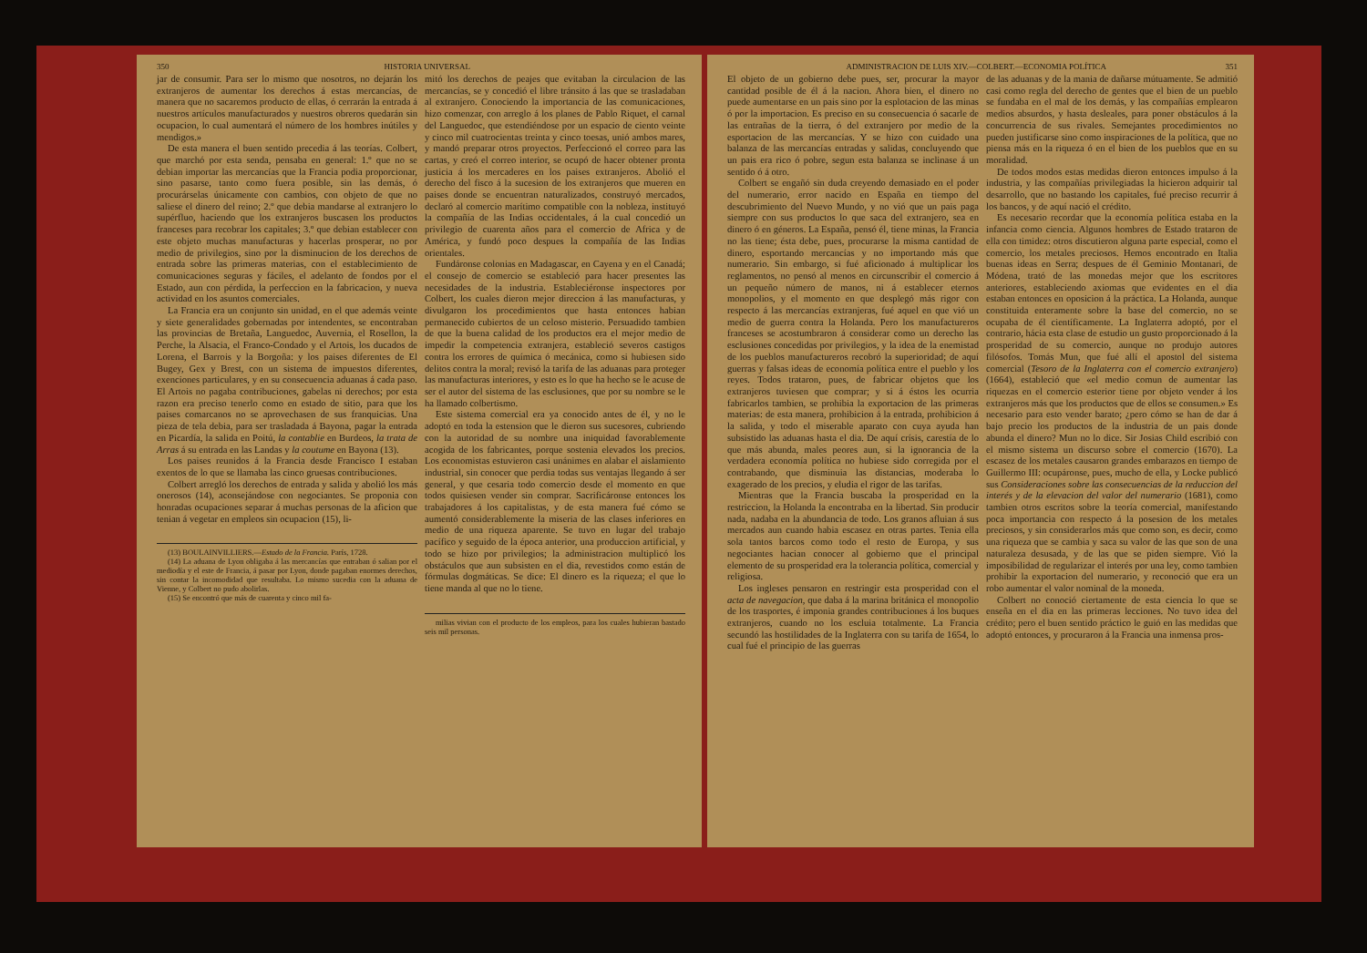350 HISTORIA UNIVERSAL
jar de consumir. Para ser lo mismo que nosotros, no dejarán los extranjeros de aumentar los derechos á estas mercancías, de manera que no sacaremos producto de ellas, ó cerrarán la entrada á nuestros artículos manufacturados y nuestros obreros quedarán sin ocupacion, lo cual aumentará el número de los hombres inútiles y mendigos.»
De esta manera el buen sentido precedia á las teorías. Colbert, que marchó por esta senda, pensaba en general: 1.º que no se debian importar las mercancías que la Francia podia proporcionar, sino pasarse, tanto como fuera posible, sin las demás, ó procurárselas únicamente con cambios, con objeto de que no saliese el dinero del reino; 2.º que debia mandarse al extranjero lo supérfluo, haciendo que los extranjeros buscasen los productos franceses para recobrar los capitales; 3.º que debian establecer con este objeto muchas manufacturas y hacerlas prosperar, no por medio de privilegios, sino por la disminucion de los derechos de entrada sobre las primeras materias, con el establecimiento de comunicaciones seguras y fáciles, el adelanto de fondos por el Estado, aun con pérdida, la perfeccion en la fabricacion, y nueva actividad en los asuntos comerciales.
La Francia era un conjunto sin unidad, en el que además veinte y siete generalidades gobernadas por intendentes, se encontraban las provincias de Bretaña, Languedoc, Auvernia, el Rosellon, la Perche, la Alsacia, el Franco-Condado y el Artois, los ducados de Lorena, el Barrois y la Borgoña: y los paises diferentes de El Bugey, Gex y Brest, con un sistema de impuestos diferentes, exenciones particulares, y en su consecuencia aduanas á cada paso. El Artois no pagaba contribuciones, gabelas ni derechos; por esta razon era preciso tenerlo como en estado de sitio, para que los paises comarcanos no se aprovechasen de sus franquicias. Una pieza de tela debia, para ser trasladada á Bayona, pagar la entrada en Picardía, la salida en Poitú, la contablie en Burdeos, la trata de Arras á su entrada en las Landas y la coutume en Bayona (13).
Los paises reunidos á la Francia desde Francisco I estaban exentos de lo que se llamaba las cinco gruesas contribuciones.
Colbert arregló los derechos de entrada y salida y abolió los más onerosos (14), aconsejándose con negociantes. Se proponia con honradas ocupaciones separar á muchas personas de la aficion que tenian á vegetar en empleos sin ocupacion (15), li-
(13) BOULAINVILLIERS.—Estado de la Francia. París, 1728.
(14) La aduana de Lyon obligaba á las mercancías que entraban ó salian por el mediodía y el este de Francia, á pasar por Lyon, donde pagaban enormes derechos, sin contar la incomodidad que resultaba. Lo mismo sucedia con la aduana de Vienne, y Colbert no pudo abolirlas.
(15) Se encontró que más de cuarenta y cinco mil fa-
mitó los derechos de peajes que evitaban la circulacion de las mercancías, se y concedió el libre tránsito á las que se trasladaban al extranjero. Conociendo la importancia de las comunicaciones, hizo comenzar, con arreglo á los planes de Pablo Riquet, el carnal del Languedoc, que estendiéndose por un espacio de ciento veinte y cinco mil cuatrocientas treinta y cinco toesas, unió ambos mares, y mandó preparar otros proyectos. Perfeccionó el correo para las cartas, y creó el correo interior, se ocupó de hacer obtener pronta justicia á los mercaderes en los paises extranjeros. Abolió el derecho del fisco á la sucesion de los extranjeros que mueren en paises donde se encuentran naturalizados, construyó mercados, declaró al comercio marítimo compatible con la nobleza, instituyó la compañía de las Indias occidentales, á la cual concedió un privilegio de cuarenta años para el comercio de Africa y de América, y fundó poco despues la compañía de las Indias orientales.
Fundáronse colonias en Madagascar, en Cayena y en el Canadá; el consejo de comercio se estableció para hacer presentes las necesidades de la industria. Estableciéronse inspectores por Colbert, los cuales dieron mejor direccion á las manufacturas, y divulgaron los procedimientos que hasta entonces habian permanecido cubiertos de un celoso misterio. Persuadido tambien de que la buena calidad de los productos era el mejor medio de impedir la competencia extranjera, estableció severos castigos contra los errores de química ó mecánica, como si hubiesen sido delitos contra la moral; revisó la tarifa de las aduanas para proteger las manufacturas interiores, y esto es lo que ha hecho se le acuse de ser el autor del sistema de las esclusiones, que por su nombre se le ha llamado colbertismo.
Este sistema comercial era ya conocido antes de él, y no le adoptó en toda la estension que le dieron sus sucesores, cubriendo con la autoridad de su nombre una iniquidad favorablemente acogida de los fabricantes, porque sostenia elevados los precios. Los economistas estuvieron casi unánimes en alabar el aislamiento industrial, sin conocer que perdia todas sus ventajas llegando á ser general, y que cesaria todo comercio desde el momento en que todos quisiesen vender sin comprar. Sacrificáronse entonces los trabajadores á los capitalistas, y de esta manera fué cómo se aumentó considerablemente la miseria de las clases inferiores en medio de una riqueza aparente. Se tuvo en lugar del trabajo pacífico y seguido de la época anterior, una produccion artificial, y todo se hizo por privilegios; la administracion multiplicó los obstáculos que aun subsisten en el dia, revestidos como están de fórmulas dogmáticas. Se dice: El dinero es la riqueza; el que lo tiene manda al que no lo tiene.
milias vivian con el producto de los empleos, para los cuales hubieran bastado seis mil personas.
ADMINISTRACION DE LUIS XIV.—COLBERT.—ECONOMIA POLÍTICA 351
El objeto de un gobierno debe pues, ser, procurar la mayor cantidad posible de él á la nacion. Ahora bien, el dinero no puede aumentarse en un pais sino por la esplotacion de las minas ó por la importacion. Es preciso en su consecuencia ó sacarle de las entrañas de la tierra, ó del extranjero por medio de la esportacion de las mercancías. Y se hizo con cuidado una balanza de las mercancías entradas y salidas, concluyendo que un pais era rico ó pobre, segun esta balanza se inclinase á un sentido ó á otro.
Colbert se engañó sin duda creyendo demasiado en el poder del numerario, error nacido en España en tiempo del descubrimiento del Nuevo Mundo, y no vió que un pais paga siempre con sus productos lo que saca del extranjero, sea en dinero ó en géneros. La España, pensó él, tiene minas, la Francia no las tiene; ésta debe, pues, procurarse la misma cantidad de dinero, esportando mercancías y no importando más que numerario. Sin embargo, si fué aficionado á multiplicar los reglamentos, no pensó al menos en circunscribir el comercio á un pequeño número de manos, ni á establecer eternos monopolios, y el momento en que desplegó más rigor con respecto á las mercancías extranjeras, fué aquel en que vió un medio de guerra contra la Holanda. Pero los manufactureros franceses se acostumbraron á considerar como un derecho las esclusiones concedidas por privilegios, y la idea de la enemistad de los pueblos manufactureros recobró la superioridad; de aquí guerras y falsas ideas de economía política entre el pueblo y los reyes. Todos trataron, pues, de fabricar objetos que los extranjeros tuviesen que comprar; y si á éstos les ocurria fabricarlos tambien, se prohibia la exportacion de las primeras materias: de esta manera, prohibicion á la entrada, prohibicion á la salida, y todo el miserable aparato con cuya ayuda han subsistido las aduanas hasta el dia. De aquí crísis, carestía de lo que más abunda, males peores aun, si la ignorancia de la verdadera economía política no hubiese sido corregida por el contrabando, que disminuia las distancias, moderaba lo exagerado de los precios, y eludia el rigor de las tarifas.
Mientras que la Francia buscaba la prosperidad en la restriccion, la Holanda la encontraba en la libertad. Sin producir nada, nadaba en la abundancia de todo. Los granos afluian á sus mercados aun cuando habia escasez en otras partes. Tenia ella sola tantos barcos como todo el resto de Europa, y sus negociantes hacian conocer al gobierno que el principal elemento de su prosperidad era la tolerancia política, comercial y religiosa.
Los ingleses pensaron en restringir esta prosperidad con el acta de navegacion, que daba á la marina británica el monopolio de los trasportes, é imponia grandes contribuciones á los buques extranjeros, cuando no los escluia totalmente. La Francia secundó las hostilidades de la Inglaterra con su tarifa de 1654, lo cual fué el principio de las guerras
de las aduanas y de la mania de dañarse mútuamente. Se admitió casi como regla del derecho de gentes que el bien de un pueblo se fundaba en el mal de los demás, y las compañías emplearon medios absurdos, y hasta desleales, para poner obstáculos á la concurrencia de sus rivales. Semejantes procedimientos no pueden justificarse sino como inspiraciones de la política, que no piensa más en la riqueza ó en el bien de los pueblos que en su moralidad.
De todos modos estas medidas dieron entonces impulso á la industria, y las compañías privilegiadas la hicieron adquirir tal desarrollo, que no bastando los capitales, fué preciso recurrir á los bancos, y de aquí nació el crédito.
Es necesario recordar que la economía política estaba en la infancia como ciencia. Algunos hombres de Estado trataron de ella con timidez: otros discutieron alguna parte especial, como el comercio, los metales preciosos. Hemos encontrado en Italia buenas ideas en Serra; despues de él Geminio Montanari, de Módena, trató de las monedas mejor que los escritores anteriores, estableciendo axiomas que evidentes en el dia estaban entonces en oposicion á la práctica. La Holanda, aunque constituida enteramente sobre la base del comercio, no se ocupaba de él científicamente. La Inglaterra adoptó, por el contrario, hácia esta clase de estudio un gusto proporcionado á la prosperidad de su comercio, aunque no produjo autores filósofos. Tomás Mun, que fué allí el apostol del sistema comercial (Tesoro de la Inglaterra con el comercio extranjero) (1664), estableció que «el medio comun de aumentar las riquezas en el comercio esterior tiene por objeto vender á los extranjeros más que los productos que de ellos se consumen.» Es necesario para esto vender barato; ¿pero cómo se han de dar á bajo precio los productos de la industria de un pais donde abunda el dinero? Mun no lo dice. Sir Josias Child escribió con el mismo sistema un discurso sobre el comercio (1670). La escasez de los metales causaron grandes embarazos en tiempo de Guillermo III: ocupáronse, pues, mucho de ella, y Locke publicó sus Consideraciones sobre las consecuencias de la reduccion del interés y de la elevacion del valor del numerario (1681), como tambien otros escritos sobre la teoría comercial, manifestando poca importancia con respecto á la posesion de los metales preciosos, y sin considerarlos más que como son, es decir, como una riqueza que se cambia y saca su valor de las que son de una naturaleza desusada, y de las que se piden siempre. Vió la imposibilidad de regularizar el interés por una ley, como tambien prohibir la exportacion del numerario, y reconoció que era un robo aumentar el valor nominal de la moneda.
Colbert no conoció ciertamente de esta ciencia lo que se enseña en el dia en las primeras lecciones. No tuvo idea del crédito; pero el buen sentido práctico le guió en las medidas que adoptó entonces, y procuraron á la Francia una inmensa pros-